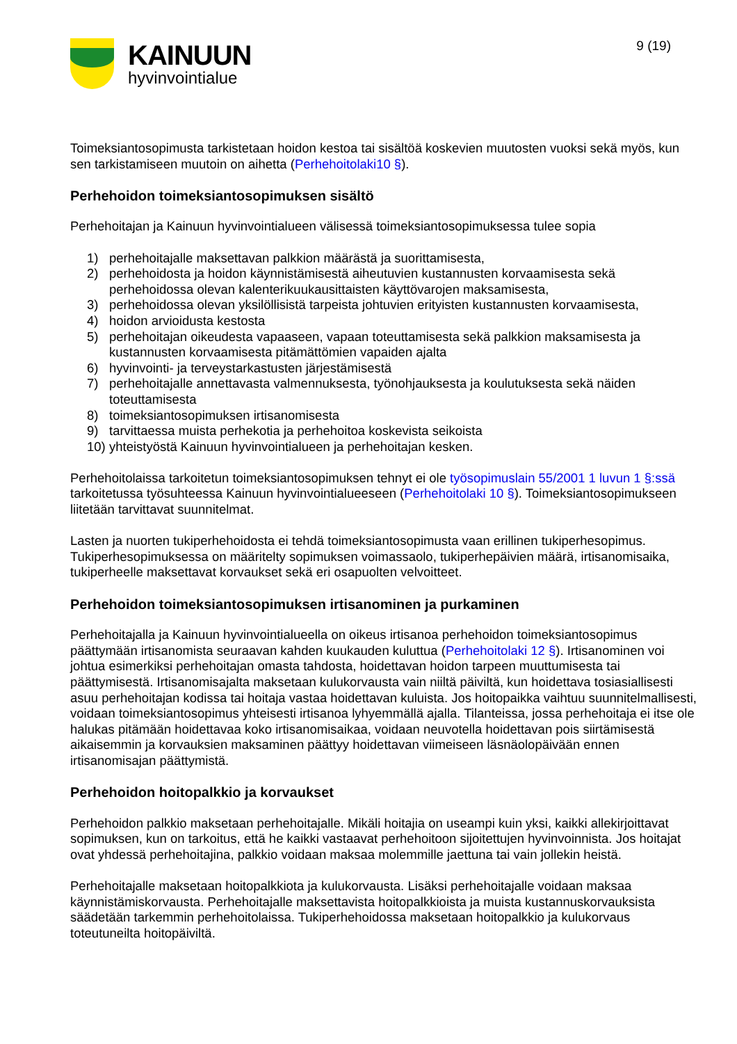KAINUUN
hyvinvointialue
9 (19)
Toimeksiantosopimusta tarkistetaan hoidon kestoa tai sisältöä koskevien muutosten vuoksi sekä myös, kun sen tarkistamiseen muutoin on aihetta (Perhehoitolaki10 §).
Perhehoidon toimeksiantosopimuksen sisältö
Perhehoitajan ja Kainuun hyvinvointialueen välisessä toimeksiantosopimuksessa tulee sopia
1) perhehoitajalle maksettavan palkkion määrästä ja suorittamisesta,
2) perhehoidosta ja hoidon käynnistämisestä aiheutuvien kustannusten korvaamisesta sekä perhehoidossa olevan kalenterikuukausittaisten käyttövarojen maksamisesta,
3) perhehoidossa olevan yksilöllisistä tarpeista johtuvien erityisten kustannusten korvaamisesta,
4) hoidon arvioidusta kestosta
5) perhehoitajan oikeudesta vapaaseen, vapaan toteuttamisesta sekä palkkion maksamisesta ja kustannusten korvaamisesta pitämättömien vapaiden ajalta
6) hyvinvointi- ja terveystarkastusten järjestämisestä
7) perhehoitajalle annettavasta valmennuksesta, työnohjauksesta ja koulutuksesta sekä näiden toteuttamisesta
8) toimeksiantosopimuksen irtisanomisesta
9) tarvittaessa muista perhekotia ja perhehoitoa koskevista seikoista
10) yhteistyöstä Kainuun hyvinvointialueen ja perhehoitajan kesken.
Perhehoitolaissa tarkoitetun toimeksiantosopimuksen tehnyt ei ole työsopimuslain 55/2001 1 luvun 1 §:ssä tarkoitetussa työsuhteessa Kainuun hyvinvointialueeseen (Perhehoitolaki 10 §). Toimeksiantosopimukseen liitetään tarvittavat suunnitelmat.
Lasten ja nuorten tukiperhehoidosta ei tehdä toimeksiantosopimusta vaan erillinen tukiperhesopimus. Tukiperhesopimuksessa on määritelty sopimuksen voimassaolo, tukiperhepäivien määrä, irtisanomisaika, tukiperheelle maksettavat korvaukset sekä eri osapuolten velvoitteet.
Perhehoidon toimeksiantosopimuksen irtisanominen ja purkaminen
Perhehoitajalla ja Kainuun hyvinvointialueella on oikeus irtisanoa perhehoidon toimeksiantosopimus päättymään irtisanomista seuraavan kahden kuukauden kuluttua (Perhehoitolaki 12 §). Irtisanominen voi johtua esimerkiksi perhehoitajan omasta tahdosta, hoidettavan hoidon tarpeen muuttumisesta tai päättymisestä. Irtisanomisajalta maksetaan kulukorvausta vain niiltä päiviltä, kun hoidettava tosiasiallisesti asuu perhehoitajan kodissa tai hoitaja vastaa hoidettavan kuluista. Jos hoitopaikka vaihtuu suunnitelmallisesti, voidaan toimeksiantosopimus yhteisesti irtisanoa lyhyemmällä ajalla. Tilanteissa, jossa perhehoitaja ei itse ole halukas pitämään hoidettavaa koko irtisanomisaikaa, voidaan neuvotella hoidettavan pois siirtämisestä aikaisemmin ja korvauksien maksaminen päättyy hoidettavan viimeiseen läsnäolopäivään ennen irtisanomisajan päättymistä.
Perhehoidon hoitopalkkio ja korvaukset
Perhehoidon palkkio maksetaan perhehoitajalle. Mikäli hoitajia on useampi kuin yksi, kaikki allekirjoittavat sopimuksen, kun on tarkoitus, että he kaikki vastaavat perhehoitoon sijoitettujen hyvinvoinnista. Jos hoitajat ovat yhdessä perhehoitajina, palkkio voidaan maksaa molemmille jaettuna tai vain jollekin heistä.
Perhehoitajalle maksetaan hoitopalkkiota ja kulukorvausta. Lisäksi perhehoitajalle voidaan maksaa käynnistämiskorvausta. Perhehoitajalle maksettavista hoitopalkkioista ja muista kustannuskorvauksista säädetään tarkemmin perhehoitolaissa. Tukiperhehoidossa maksetaan hoitopalkkio ja kulukorvaus toteutuneilta hoitopäiviltä.